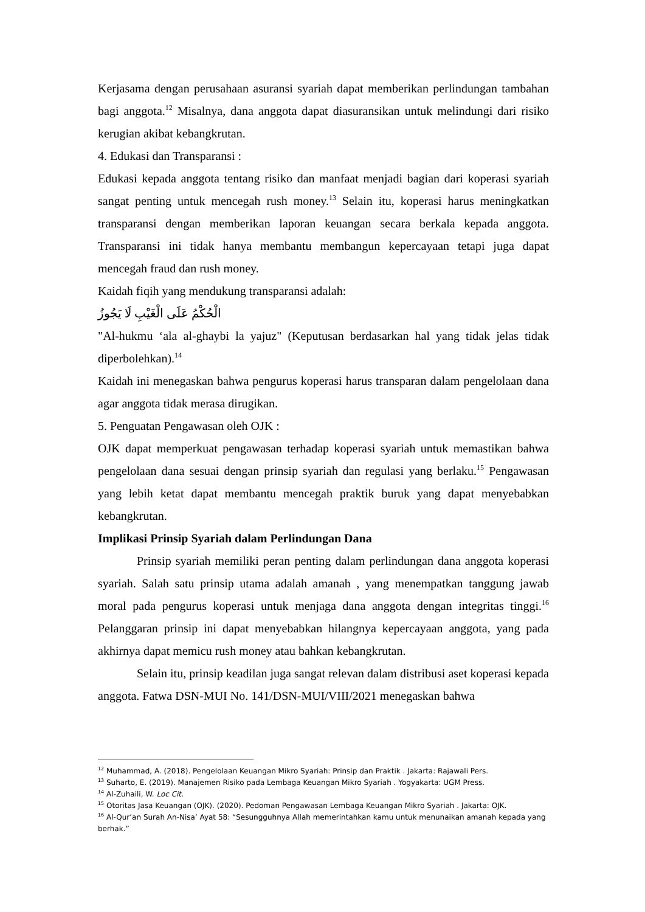Kerjasama dengan perusahaan asuransi syariah dapat memberikan perlindungan tambahan bagi anggota.<sup>12</sup> Misalnya, dana anggota dapat diasuransikan untuk melindungi dari risiko kerugian akibat kebangkrutan.
4. Edukasi dan Transparansi :
Edukasi kepada anggota tentang risiko dan manfaat menjadi bagian dari koperasi syariah sangat penting untuk mencegah rush money.<sup>13</sup> Selain itu, koperasi harus meningkatkan transparansi dengan memberikan laporan keuangan secara berkala kepada anggota. Transparansi ini tidak hanya membantu membangun kepercayaan tetapi juga dapat mencegah fraud dan rush money.
Kaidah fiqih yang mendukung transparansi adalah:
الْحُكْمُ عَلَى الْغَيْبِ لَا يَجُوزُ
"Al-hukmu ‘ala al-ghaybi la yajuz" (Keputusan berdasarkan hal yang tidak jelas tidak diperbolehkan).<sup>14</sup>
Kaidah ini menegaskan bahwa pengurus koperasi harus transparan dalam pengelolaan dana agar anggota tidak merasa dirugikan.
5. Penguatan Pengawasan oleh OJK :
OJK dapat memperkuat pengawasan terhadap koperasi syariah untuk memastikan bahwa pengelolaan dana sesuai dengan prinsip syariah dan regulasi yang berlaku.<sup>15</sup> Pengawasan yang lebih ketat dapat membantu mencegah praktik buruk yang dapat menyebabkan kebangkrutan.
Implikasi Prinsip Syariah dalam Perlindungan Dana
Prinsip syariah memiliki peran penting dalam perlindungan dana anggota koperasi syariah. Salah satu prinsip utama adalah amanah , yang menempatkan tanggung jawab moral pada pengurus koperasi untuk menjaga dana anggota dengan integritas tinggi.<sup>16</sup> Pelanggaran prinsip ini dapat menyebabkan hilangnya kepercayaan anggota, yang pada akhirnya dapat memicu rush money atau bahkan kebangkrutan.
Selain itu, prinsip keadilan juga sangat relevan dalam distribusi aset koperasi kepada anggota. Fatwa DSN-MUI No. 141/DSN-MUI/VIII/2021 menegaskan bahwa
<sup>12</sup> Muhammad, A. (2018). Pengelolaan Keuangan Mikro Syariah: Prinsip dan Praktik . Jakarta: Rajawali Pers.
<sup>13</sup> Suharto, E. (2019). Manajemen Risiko pada Lembaga Keuangan Mikro Syariah . Yogyakarta: UGM Press.
<sup>14</sup> Al-Zuhaili, W. Loc Cit.
<sup>15</sup> Otoritas Jasa Keuangan (OJK). (2020). Pedoman Pengawasan Lembaga Keuangan Mikro Syariah . Jakarta: OJK.
<sup>16</sup> Al-Qur’an Surah An-Nisa’ Ayat 58: “Sesungguhnya Allah memerintahkan kamu untuk menunaikan amanah kepada yang berhak.”